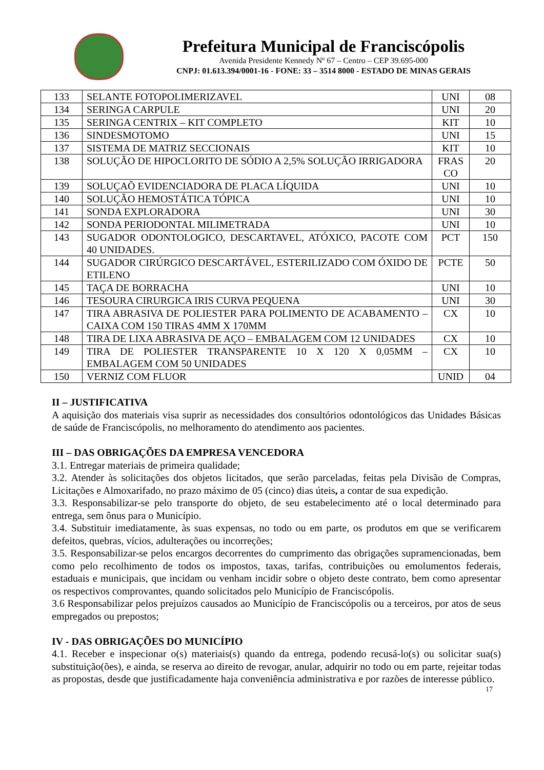Prefeitura Municipal de Franciscópolis
Avenida Presidente Kennedy Nº 67 – Centro – CEP 39.695-000
CNPJ: 01.613.394/0001-16 - FONE: 33 – 3514 8000 - ESTADO DE MINAS GERAIS
| 133 | SELANTE FOTOPOLIMERIZAVEL | UNI | 08 |
| 134 | SERINGA CARPULE | UNI | 20 |
| 135 | SERINGA CENTRIX – KIT COMPLETO | KIT | 10 |
| 136 | SINDESMOTOMO | UNI | 15 |
| 137 | SISTEMA DE MATRIZ SECCIONAIS | KIT | 10 |
| 138 | SOLUÇÃO DE HIPOCLORITO DE SÓDIO A 2,5% SOLUÇÃO IRRIGADORA | FRAS CO | 20 |
| 139 | SOLUÇAÕ EVIDENCIADORA DE PLACA LÍQUIDA | UNI | 10 |
| 140 | SOLUÇÃO HEMOSTÁTICA TÓPICA | UNI | 10 |
| 141 | SONDA EXPLORADORA | UNI | 30 |
| 142 | SONDA PERIODONTAL MILIMETRADA | UNI | 10 |
| 143 | SUGADOR ODONTOLOGICO, DESCARTAVEL, ATÓXICO, PACOTE COM 40 UNIDADES. | PCT | 150 |
| 144 | SUGADOR CIRÚRGICO DESCARTÁVEL, ESTERILIZADO COM ÓXIDO DE ETILENO | PCTE | 50 |
| 145 | TAÇA DE BORRACHA | UNI | 10 |
| 146 | TESOURA CIRURGICA IRIS CURVA PEQUENA | UNI | 30 |
| 147 | TIRA ABRASIVA DE POLIESTER PARA POLIMENTO DE ACABAMENTO – CAIXA COM 150 TIRAS 4MM X 170MM | CX | 10 |
| 148 | TIRA DE LIXA ABRASIVA DE AÇO – EMBALAGEM COM 12 UNIDADES | CX | 10 |
| 149 | TIRA DE POLIESTER TRANSPARENTE 10 X 120 X 0,05MM – EMBALAGEM COM 50 UNIDADES | CX | 10 |
| 150 | VERNIZ COM FLUOR | UNID | 04 |
II – JUSTIFICATIVA
A aquisição dos materiais visa suprir as necessidades dos consultórios odontológicos das Unidades Básicas de saúde de Franciscópolis, no melhoramento do atendimento aos pacientes.
III – DAS OBRIGAÇÕES DA EMPRESA VENCEDORA
3.1. Entregar materiais de primeira qualidade;
3.2. Atender às solicitações dos objetos licitados, que serão parceladas, feitas pela Divisão de Compras, Licitações e Almoxarifado, no prazo máximo de 05 (cinco) dias úteis, a contar de sua expedição.
3.3. Responsabilizar-se pelo transporte do objeto, de seu estabelecimento até o local determinado para entrega, sem ônus para o Município.
3.4. Substituir imediatamente, às suas expensas, no todo ou em parte, os produtos em que se verificarem defeitos, quebras, vícios, adulterações ou incorreções;
3.5. Responsabilizar-se pelos encargos decorrentes do cumprimento das obrigações supramencionadas, bem como pelo recolhimento de todos os impostos, taxas, tarifas, contribuições ou emolumentos federais, estaduais e municipais, que incidam ou venham incidir sobre o objeto deste contrato, bem como apresentar os respectivos comprovantes, quando solicitados pelo Município de Franciscópolis.
3.6 Responsabilizar pelos prejuízos causados ao Município de Franciscópolis ou a terceiros, por atos de seus empregados ou prepostos;
IV - DAS OBRIGAÇÕES DO MUNICÍPIO
4.1. Receber e inspecionar o(s) materiais(s) quando da entrega, podendo recusá-lo(s) ou solicitar sua(s) substituição(ões), e ainda, se reserva ao direito de revogar, anular, adquirir no todo ou em parte, rejeitar todas as propostas, desde que justificadamente haja conveniência administrativa e por razões de interesse público.
17